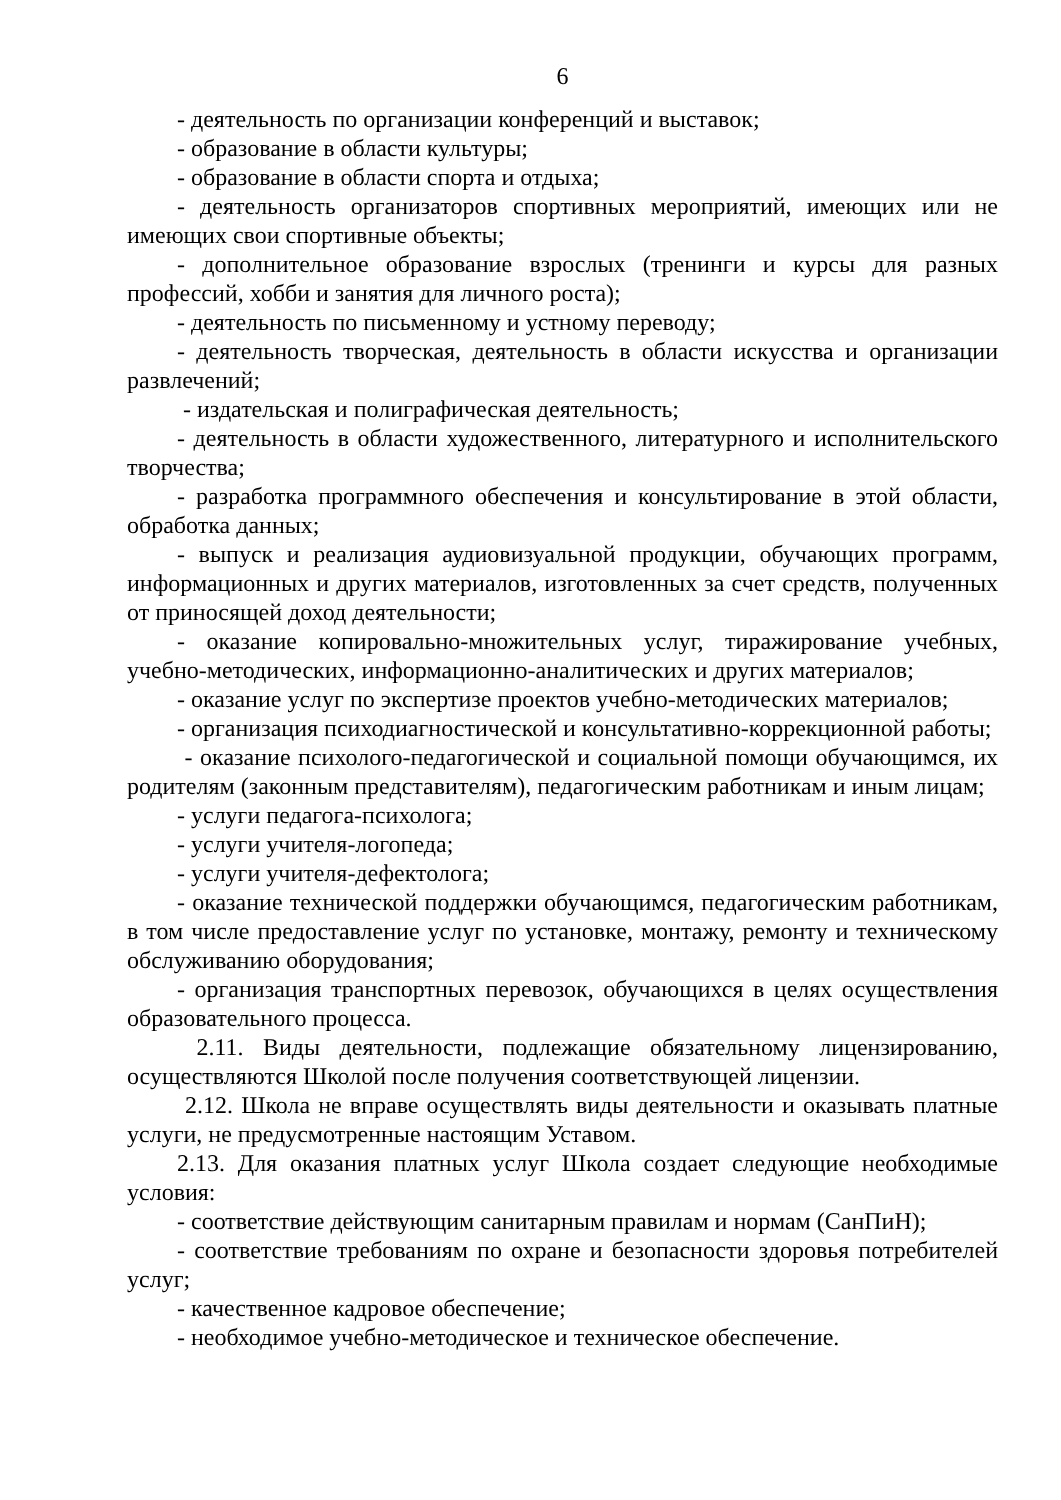6
- деятельность по организации конференций и выставок;
- образование в области культуры;
- образование в области спорта и отдыха;
- деятельность организаторов спортивных мероприятий, имеющих или не имеющих свои спортивные объекты;
- дополнительное образование взрослых (тренинги и курсы для разных профессий, хобби и занятия для личного роста);
- деятельность по письменному и устному переводу;
- деятельность творческая, деятельность в области искусства и организации развлечений;
- издательская и полиграфическая деятельность;
- деятельность в области художественного, литературного и исполнительского творчества;
- разработка программного обеспечения и консультирование в этой области, обработка данных;
- выпуск и реализация аудиовизуальной продукции, обучающих программ, информационных и других материалов, изготовленных за счет средств, полученных от приносящей доход деятельности;
- оказание копировально-множительных услуг, тиражирование учебных, учебно-методических, информационно-аналитических и других материалов;
- оказание услуг по экспертизе проектов учебно-методических материалов;
- организация психодиагностической и консультативно-коррекционной работы;
- оказание психолого-педагогической и социальной помощи обучающимся, их родителям (законным представителям), педагогическим работникам и иным лицам;
- услуги педагога-психолога;
- услуги учителя-логопеда;
- услуги учителя-дефектолога;
- оказание технической поддержки обучающимся, педагогическим работникам, в том числе предоставление услуг по установке, монтажу, ремонту и техническому обслуживанию оборудования;
- организация транспортных перевозок, обучающихся в целях осуществления образовательного процесса.
2.11. Виды деятельности, подлежащие обязательному лицензированию, осуществляются Школой после получения соответствующей лицензии.
2.12. Школа не вправе осуществлять виды деятельности и оказывать платные услуги, не предусмотренные настоящим Уставом.
2.13. Для оказания платных услуг Школа создает следующие необходимые условия:
- соответствие действующим санитарным правилам и нормам (СанПиН);
- соответствие требованиям по охране и безопасности здоровья потребителей услуг;
- качественное кадровое обеспечение;
- необходимое учебно-методическое и техническое обеспечение.